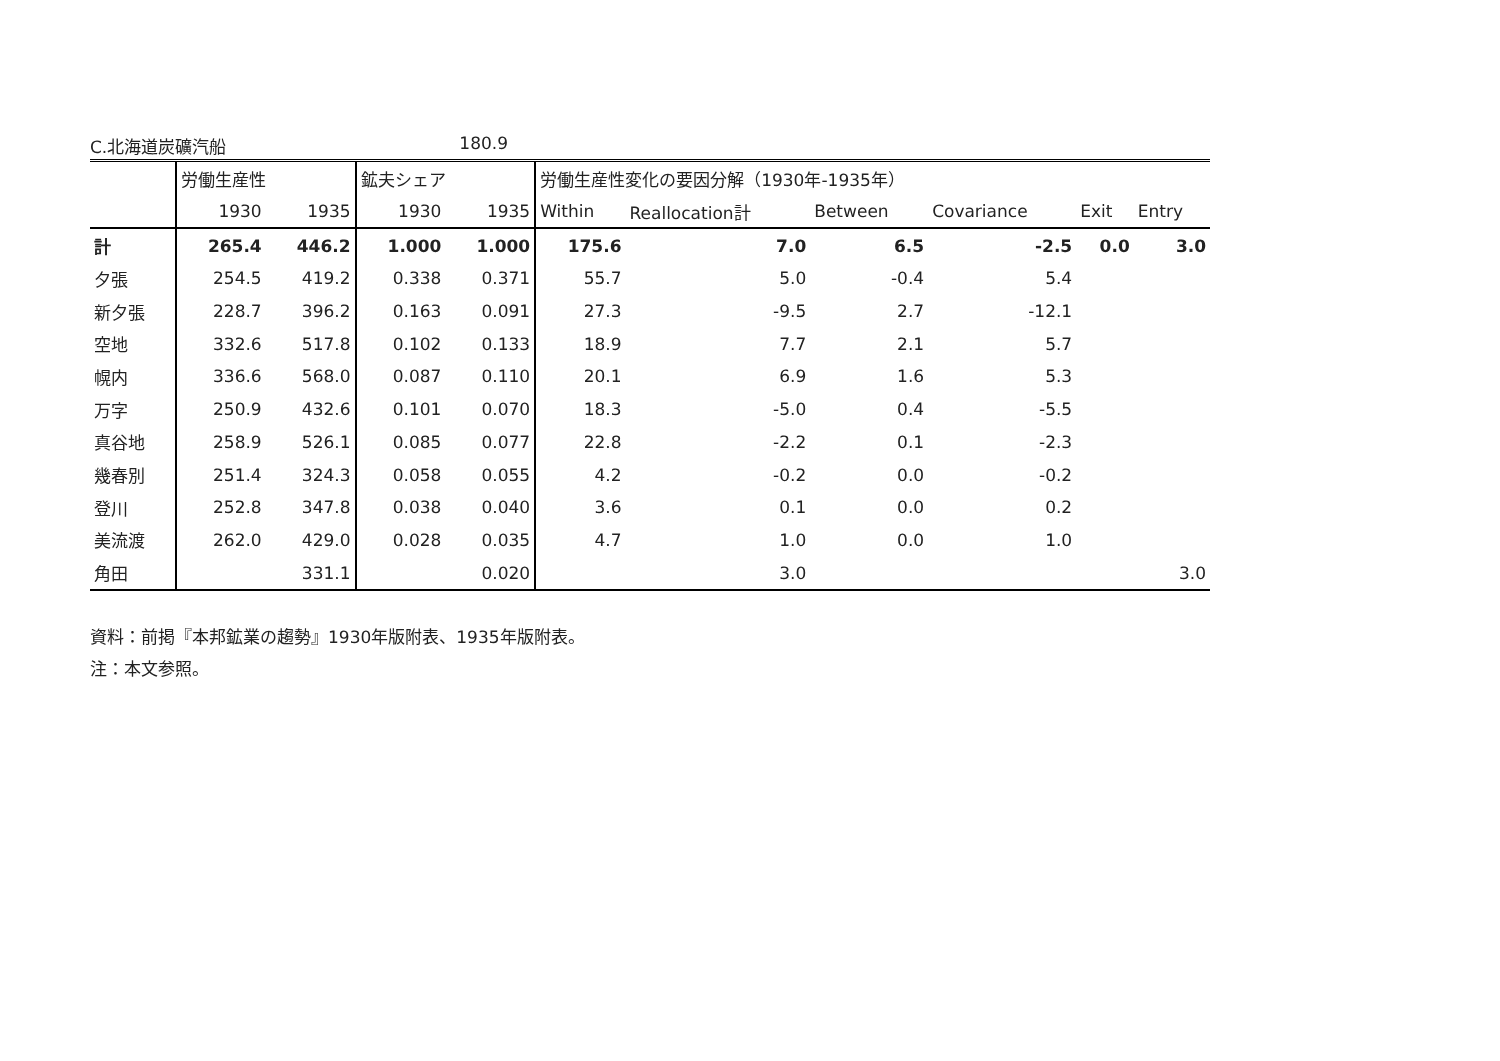C.北海道炭礦汽船 180.9
| | 労働生産性 | | 鉱夫シェア | | 労働生産性変化の要因分解（1930年-1935年） | | | | | |
| --- | --- | --- | --- | --- | --- | --- | --- | --- | --- | --- |
| | 1930 | 1935 | 1930 | 1935 | Within | Reallocation計 | Between | Covariance | Exit | Entry |
| 計 | 265.4 | 446.2 | 1.000 | 1.000 | 175.6 | 7.0 | 6.5 | -2.5 | 0.0 | 3.0 |
| 夕張 | 254.5 | 419.2 | 0.338 | 0.371 | 55.7 | 5.0 | -0.4 | 5.4 | | |
| 新夕張 | 228.7 | 396.2 | 0.163 | 0.091 | 27.3 | -9.5 | 2.7 | -12.1 | | |
| 空地 | 332.6 | 517.8 | 0.102 | 0.133 | 18.9 | 7.7 | 2.1 | 5.7 | | |
| 幌内 | 336.6 | 568.0 | 0.087 | 0.110 | 20.1 | 6.9 | 1.6 | 5.3 | | |
| 万字 | 250.9 | 432.6 | 0.101 | 0.070 | 18.3 | -5.0 | 0.4 | -5.5 | | |
| 真谷地 | 258.9 | 526.1 | 0.085 | 0.077 | 22.8 | -2.2 | 0.1 | -2.3 | | |
| 幾春別 | 251.4 | 324.3 | 0.058 | 0.055 | 4.2 | -0.2 | 0.0 | -0.2 | | |
| 登川 | 252.8 | 347.8 | 0.038 | 0.040 | 3.6 | 0.1 | 0.0 | 0.2 | | |
| 美流渡 | 262.0 | 429.0 | 0.028 | 0.035 | 4.7 | 1.0 | 0.0 | 1.0 | | |
| 角田 | | 331.1 | | 0.020 | | 3.0 | | | | 3.0 |
資料：前掲『本邦鉱業の趨勢』1930年版附表、1935年版附表。
注：本文参照。